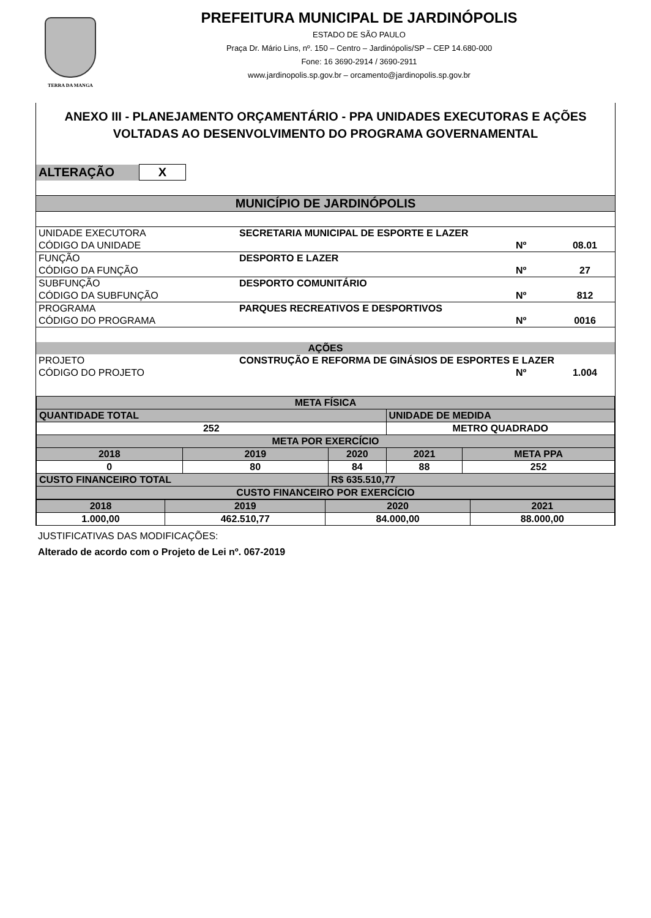TERRA DA MANGA
PREFEITURA MUNICIPAL DE JARDINÓPOLIS
ESTADO DE SÃO PAULO
Praça Dr. Mário Lins, nº. 150 – Centro – Jardinópolis/SP – CEP 14.680-000
Fone: 16 3690-2914 / 3690-2911
www.jardinopolis.sp.gov.br – orcamento@jardinopolis.sp.gov.br
ANEXO III - PLANEJAMENTO ORÇAMENTÁRIO - PPA UNIDADES EXECUTORAS E AÇÕES VOLTADAS AO DESENVOLVIMENTO DO PROGRAMA GOVERNAMENTAL
| ALTERAÇÃO | X |
| MUNICÍPIO DE JARDINÓPOLIS | | | |
| UNIDADE EXECUTORA | SECRETARIA MUNICIPAL DE ESPORTE E LAZER | | |
| CÓDIGO DA UNIDADE | | Nº | 08.01 |
| FUNÇÃO | DESPORTO E LAZER | | |
| CÓDIGO DA FUNÇÃO | | Nº | 27 |
| SUBFUNÇÃO | DESPORTO COMUNITÁRIO | | |
| CÓDIGO DA SUBFUNÇÃO | | Nº | 812 |
| PROGRAMA | PARQUES RECREATIVOS E DESPORTIVOS | | |
| CÓDIGO DO PROGRAMA | | Nº | 0016 |
| AÇÕES | | | |
| PROJETO | CONSTRUÇÃO E REFORMA DE GINÁSIOS DE ESPORTES E LAZER | | |
| CÓDIGO DO PROJETO | | Nº | 1.004 |
| META FÍSICA | | | | |
| QUANTIDADE TOTAL | | | UNIDADE DE MEDIDA | |
| 252 | | | METRO QUADRADO | |
| META POR EXERCÍCIO | | | | |
| 2018 | 2019 | 2020 | 2021 | META PPA |
| 0 | 80 | 84 | 88 | 252 |
| CUSTO FINANCEIRO TOTAL | | R$ 635.510,77 | | |
| CUSTO FINANCEIRO POR EXERCÍCIO | | | | |
| 2018 | 2019 | 2020 | 2021 |
| 1.000,00 | 462.510,77 | 84.000,00 | 88.000,00 |
JUSTIFICATIVAS DAS MODIFICAÇÕES:
Alterado de acordo com o Projeto de Lei nº. 067-2019